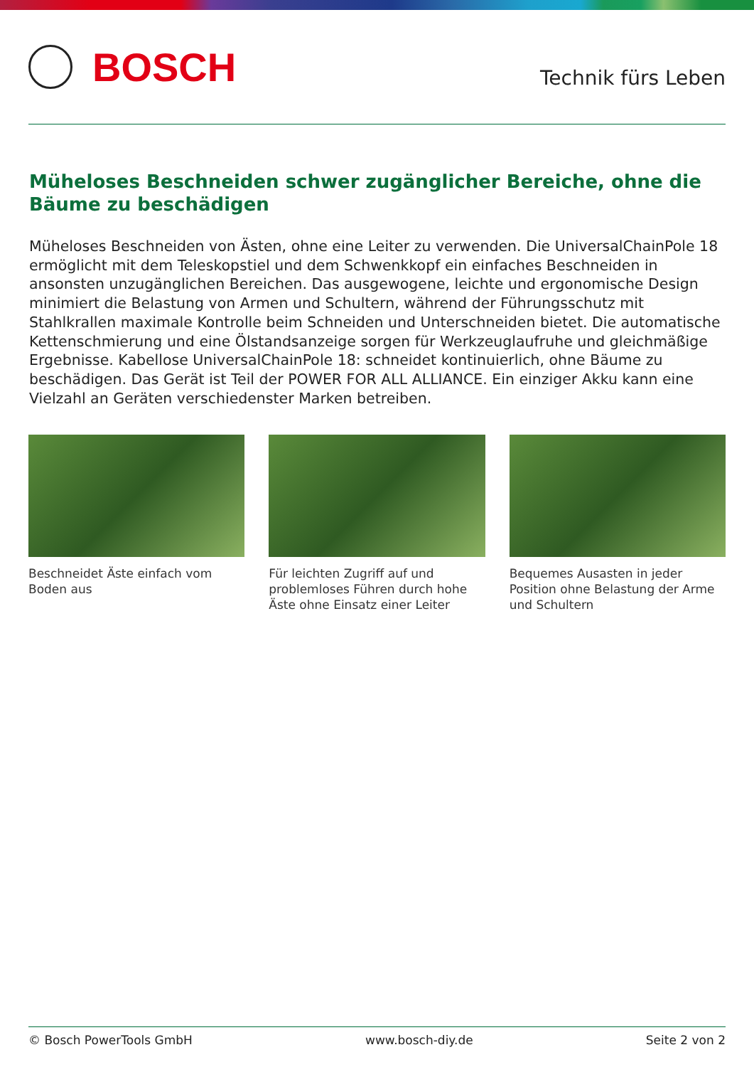BOSCH
Technik fürs Leben
Müheloses Beschneiden schwer zugänglicher Bereiche, ohne die Bäume zu beschädigen
Müheloses Beschneiden von Ästen, ohne eine Leiter zu verwenden. Die UniversalChainPole 18 ermöglicht mit dem Teleskopstiel und dem Schwenkkopf ein einfaches Beschneiden in ansonsten unzugänglichen Bereichen. Das ausgewogene, leichte und ergonomische Design minimiert die Belastung von Armen und Schultern, während der Führungsschutz mit Stahlkrallen maximale Kontrolle beim Schneiden und Unterschneiden bietet. Die automatische Kettenschmierung und eine Ölstandsanzeige sorgen für Werkzeuglaufruhe und gleichmäßige Ergebnisse. Kabellose UniversalChainPole 18: schneidet kontinuierlich, ohne Bäume zu beschädigen. Das Gerät ist Teil der POWER FOR ALL ALLIANCE. Ein einziger Akku kann eine Vielzahl an Geräten verschiedenster Marken betreiben.
Beschneidet Äste einfach vom Boden aus
Für leichten Zugriff auf und problemloses Führen durch hohe Äste ohne Einsatz einer Leiter
Bequemes Ausasten in jeder Position ohne Belastung der Arme und Schultern
© Bosch PowerTools GmbH www.bosch-diy.de Seite 2 von 2